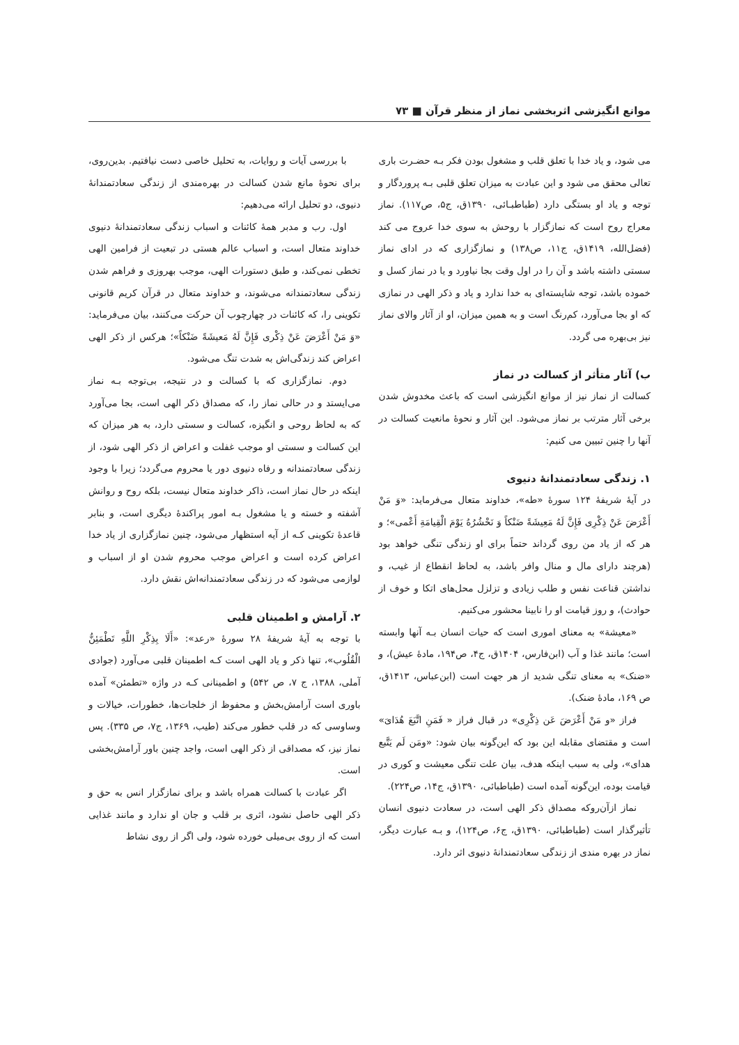موانع انگیزشی اثربخشی نماز از منظر قرآن ■ ۷۳
می شود، و یاد خدا با تعلق قلب و مشغول بودن فکر بـه حضـرت باری تعالی محقق می شود و این عبادت به میزان تعلق قلبی بـه پروردگار و توجه و یاد او بستگی دارد (طباطبـائی، ۱۳۹۰ق، ج۵، ص۱۱۷). نماز معراج روح است که نمازگزار با روحش به سوی خدا عروج می کند (فضل‌الله، ۱۴۱۹ق، ج۱۱، ص۱۳۸) و نمازگزاری که در ادای نماز سستی داشته باشد و آن را در اول وقت بجا نیاورد و یا در نماز کسل و خموده باشد، توجه شایسته‌ای به خدا ندارد و یاد و ذکر الهی در نمازی که او بجا می‌آورد، کم‌رنگ است و به همین میزان، او از آثار والای نماز نیز بی‌بهره می گردد.
ب) آثار متأثر از کسالت در نماز
کسالت از نماز نیز از موانع انگیزشی است که باعث مخدوش شدن برخی آثار مترتب بر نماز می‌شود. این آثار و نحوهٔ مانعیت کسالت در آنها را چنین تبیین می کنیم:
۱. زندگی سعادتمندانهٔ دنیوی
در آیهٔ شریفهٔ ۱۲۴ سورهٔ «طه»، خداوند متعال می‌فرماید: «وَ مَنْ أَعْرَضَ عَنْ ذِكْرِی فَإِنَّ لَهُ مَعِیشَةً ضَنْكاً وَ نَحْشُرُهُ یَوْمَ الْقِیامَةِ أَعْمی»؛ و هر که از یاد من روی گرداند حتماً برای او زندگی تنگی خواهد بود (هرچند دارای مال و منال وافر باشد، به لحاظ انقطاع از غیب، و نداشتن قناعت نفس و طلب زیادی و تزلزل محل‌های اتکا و خوف از حوادث)، و روز قیامت او را نابینا محشور می‌کنیم.
«معیشة» به معنای اموری است که حیات انسان بـه آنها وابسته است؛ مانند غذا و آب (ابن‌فارس، ۱۴۰۴ق، ج۴، ص۱۹۴، مادهٔ عیش)، و «ضنک» به معنای تنگی شدید از هر جهت است (ابن‌عباس، ۱۴۱۳ق، ص ۱۶۹، مادهٔ ضنک).
فراز «و مَنْ أَعْرَضَ عَن ذِكْرِی» در قبال فراز « فَمَنِ اتَّبَعَ هُدَایَ» است و مقتضای مقابله این بود که این‌گونه بیان شود: «ومَن لَم یَتَّبع هدای»، ولی به سبب اینکه هدف، بیان علت تنگی معیشت و کوری در قیامت بوده، این‌گونه آمده است (طباطبائی، ۱۳۹۰ق، ج۱۴، ص۲۲۴).
نماز ازآن‌روکه مصداق ذکر الهی است، در سعادت دنیوی انسان تأثیرگذار است (طباطبائی، ۱۳۹۰ق، ج۶، ص۱۲۴)، و بـه عبارت دیگر، نماز در بهره مندی از زندگی سعادتمندانهٔ دنیوی اثر دارد.
با بررسی آیات و روایات، به تحلیل خاصی دست نیافتیم. بدین‌روی، برای نحوهٔ مانع شدن کسالت در بهره‌مندی از زندگی سعادتمندانهٔ دنیوی، دو تحلیل ارائه می‌دهیم:
اول. رب و مدبر همهٔ کائنات و اسباب زندگی سعادتمندانهٔ دنیوی خداوند متعال است، و اسباب عالم هستی در تبعیت از فرامین الهی تخطی نمی‌کند، و طبق دستورات الهی، موجب بهروزی و فراهم شدن زندگی سعادتمندانه می‌شوند، و خداوند متعال در قرآن کریم قانونی تکوینی را، که کائنات در چهارچوب آن حرکت می‌کنند، بیان می‌فرماید: «وَ مَنْ أَعْرَضَ عَنْ ذِكْری فَإِنَّ لَهُ مَعیشَةً ضَنْكاً»؛ هرکس از ذکر الهی اعراض کند زندگی‌اش به شدت تنگ می‌شود.
دوم. نمازگزاری که با کسالت و در نتیجه، بی‌توجه بـه نماز می‌ایستد و در حالی نماز را، که مصداق ذکر الهی است، بجا می‌آورد که به لحاظ روحی و انگیزه، کسالت و سستی دارد، به هر میزان که این کسالت و سستی او موجب غفلت و اعراض از ذکر الهی شود، از زندگی سعادتمندانه و رفاه دنیوی دور یا محروم می‌گردد؛ زیرا با وجود اینکه در حال نماز است، ذاکر خداوند متعال نیست، بلکه روح و روانش آشفته و خسته و یا مشغول بـه امور پراکندهٔ دیگری است، و بنابر قاعدهٔ تکوینی کـه از آیه استظهار می‌شود، چنین نمازگزاری از یاد خدا اعراض کرده است و اعراض موجب محروم شدن او از اسباب و لوازمی می‌شود که در زندگی سعادتمندانه‌اش نقش دارد.
۲. آرامش و اطمینان قلبی
با توجه به آیهٔ شریفهٔ ۲۸ سورهٔ «رعد»: «أَلَا بِذِكْرِ اللَّهِ تَطْمَئِنُّ الْقُلُوب»، تنها ذکر و یاد الهی است کـه اطمینان قلبی می‌آورد (جوادی آملی، ۱۳۸۸، ج ۷، ص ۵۴۲) و اطمینانی کـه در واژه «تطمئن» آمده باوری است آرامش‌بخش و محفوظ از خلجات‌ها، خطورات، خیالات و وساوسی که در قلب خطور می‌کند (طیب، ۱۳۶۹، ج۷، ص ۳۳۵). پس نماز نیز، که مصداقی از ذکر الهی است، واجد چنین باور آرامش‌بخشی است.
اگر عبادت با کسالت همراه باشد و برای نمازگزار انس به حق و ذکر الهی حاصل نشود، اثری بر قلب و جان او ندارد و مانند غذایی است که از روی بی‌میلی خورده شود، ولی اگر از روی نشاط